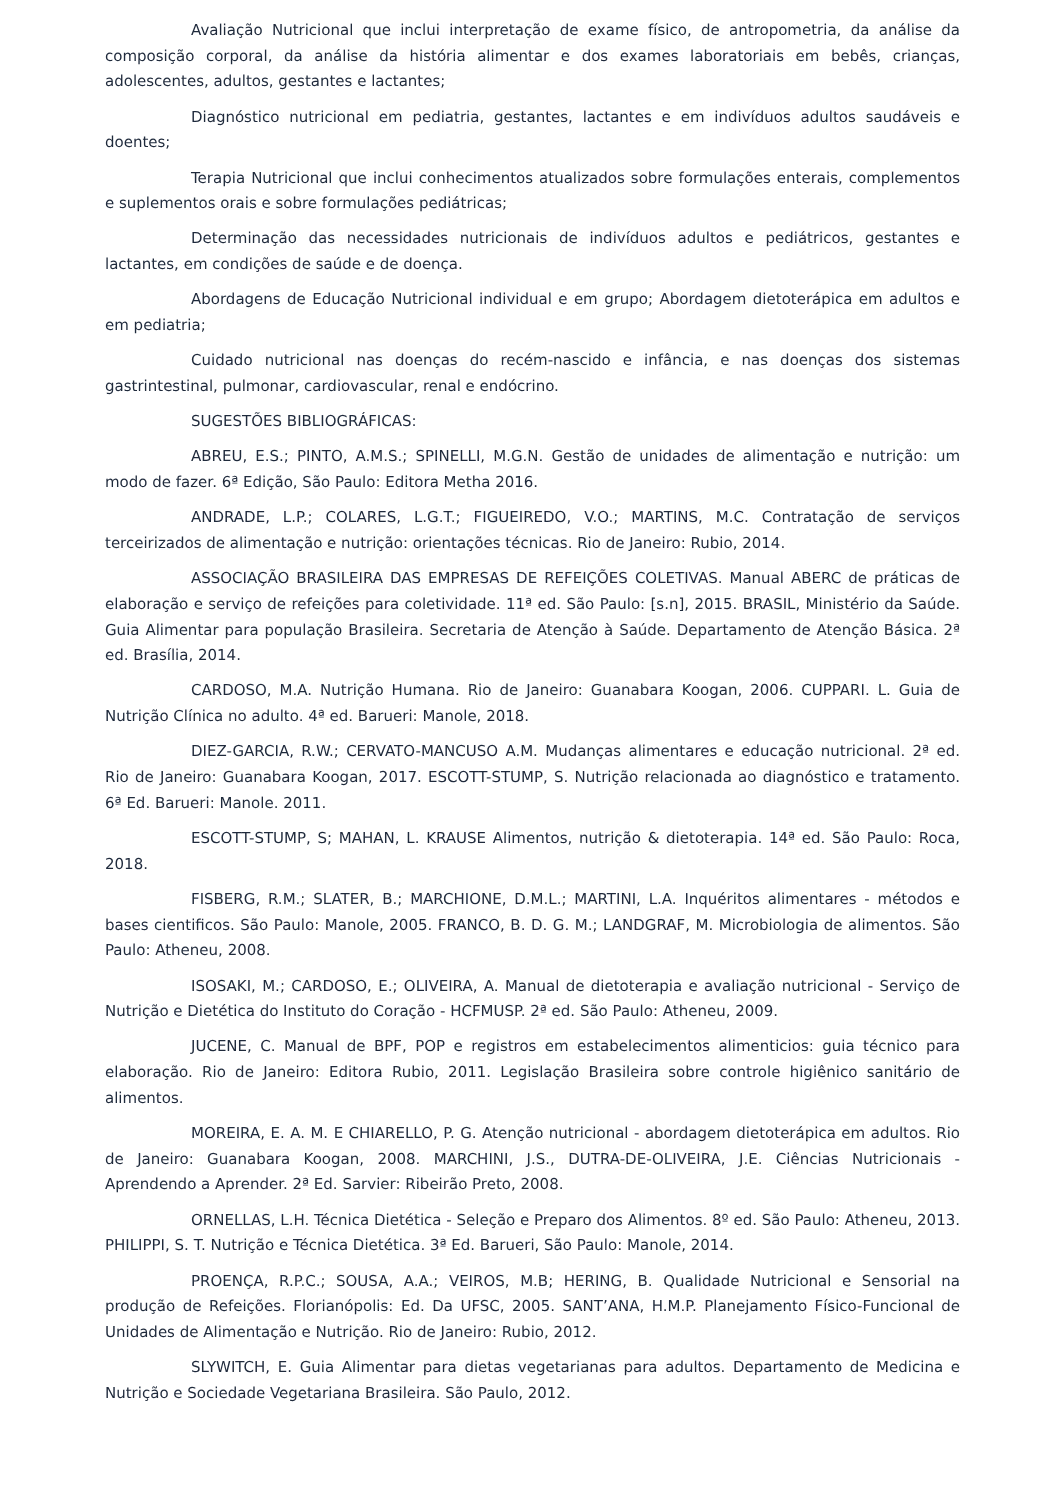Avaliação Nutricional que inclui interpretação de exame físico, de antropometria, da análise da composição corporal, da análise da história alimentar e dos exames laboratoriais em bebês, crianças, adolescentes, adultos, gestantes e lactantes;
Diagnóstico nutricional em pediatria, gestantes, lactantes e em indivíduos adultos saudáveis e doentes;
Terapia Nutricional que inclui conhecimentos atualizados sobre formulações enterais, complementos e suplementos orais e sobre formulações pediátricas;
Determinação das necessidades nutricionais de indivíduos adultos e pediátricos, gestantes e lactantes, em condições de saúde e de doença.
Abordagens de Educação Nutricional individual e em grupo; Abordagem dietoterápica em adultos e em pediatria;
Cuidado nutricional nas doenças do recém-nascido e infância, e nas doenças dos sistemas gastrintestinal, pulmonar, cardiovascular, renal e endócrino.
SUGESTÕES BIBLIOGRÁFICAS:
ABREU, E.S.; PINTO, A.M.S.; SPINELLI, M.G.N. Gestão de unidades de alimentação e nutrição: um modo de fazer. 6ª Edição, São Paulo: Editora Metha 2016.
ANDRADE, L.P.; COLARES, L.G.T.; FIGUEIREDO, V.O.; MARTINS, M.C. Contratação de serviços terceirizados de alimentação e nutrição: orientações técnicas. Rio de Janeiro: Rubio, 2014.
ASSOCIAÇÃO BRASILEIRA DAS EMPRESAS DE REFEIÇÕES COLETIVAS. Manual ABERC de práticas de elaboração e serviço de refeições para coletividade. 11ª ed. São Paulo: [s.n], 2015. BRASIL, Ministério da Saúde. Guia Alimentar para população Brasileira. Secretaria de Atenção à Saúde. Departamento de Atenção Básica. 2ª ed. Brasília, 2014.
CARDOSO, M.A. Nutrição Humana. Rio de Janeiro: Guanabara Koogan, 2006. CUPPARI. L. Guia de Nutrição Clínica no adulto. 4ª ed. Barueri: Manole, 2018.
DIEZ-GARCIA, R.W.; CERVATO-MANCUSO A.M. Mudanças alimentares e educação nutricional. 2ª ed. Rio de Janeiro: Guanabara Koogan, 2017. ESCOTT-STUMP, S. Nutrição relacionada ao diagnóstico e tratamento. 6ª Ed. Barueri: Manole. 2011.
ESCOTT-STUMP, S; MAHAN, L. KRAUSE Alimentos, nutrição & dietoterapia. 14ª ed. São Paulo: Roca, 2018.
FISBERG, R.M.; SLATER, B.; MARCHIONE, D.M.L.; MARTINI, L.A. Inquéritos alimentares - métodos e bases cientificos. São Paulo: Manole, 2005. FRANCO, B. D. G. M.; LANDGRAF, M. Microbiologia de alimentos. São Paulo: Atheneu, 2008.
ISOSAKI, M.; CARDOSO, E.; OLIVEIRA, A. Manual de dietoterapia e avaliação nutricional - Serviço de Nutrição e Dietética do Instituto do Coração - HCFMUSP. 2ª ed. São Paulo: Atheneu, 2009.
JUCENE, C. Manual de BPF, POP e registros em estabelecimentos alimenticios: guia técnico para elaboração. Rio de Janeiro: Editora Rubio, 2011. Legislação Brasileira sobre controle higiênico sanitário de alimentos.
MOREIRA, E. A. M. E CHIARELLO, P. G. Atenção nutricional - abordagem dietoterápica em adultos. Rio de Janeiro: Guanabara Koogan, 2008. MARCHINI, J.S., DUTRA-DE-OLIVEIRA, J.E. Ciências Nutricionais - Aprendendo a Aprender. 2ª Ed. Sarvier: Ribeirão Preto, 2008.
ORNELLAS, L.H. Técnica Dietética - Seleção e Preparo dos Alimentos. 8º ed. São Paulo: Atheneu, 2013. PHILIPPI, S. T. Nutrição e Técnica Dietética. 3ª Ed. Barueri, São Paulo: Manole, 2014.
PROENÇA, R.P.C.; SOUSA, A.A.; VEIROS, M.B; HERING, B. Qualidade Nutricional e Sensorial na produção de Refeições. Florianópolis: Ed. Da UFSC, 2005. SANT’ANA, H.M.P. Planejamento Físico-Funcional de Unidades de Alimentação e Nutrição. Rio de Janeiro: Rubio, 2012.
SLYWITCH, E. Guia Alimentar para dietas vegetarianas para adultos. Departamento de Medicina e Nutrição e Sociedade Vegetariana Brasileira. São Paulo, 2012.